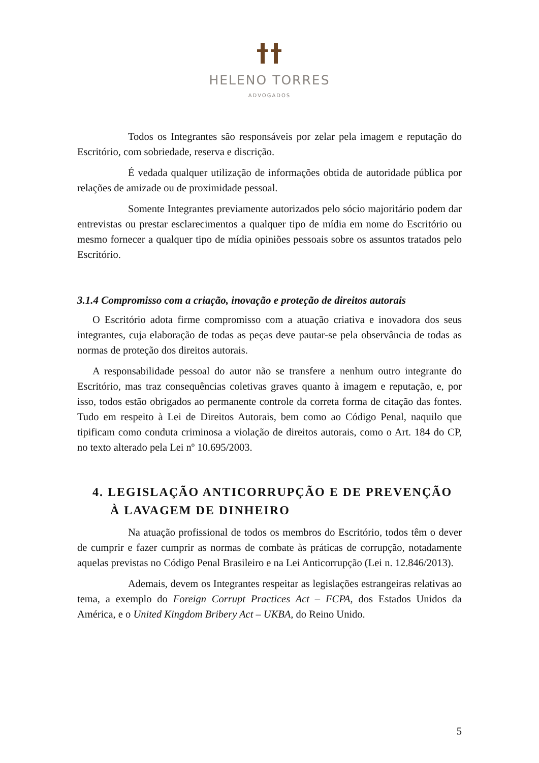HELENO TORRES
ADVOGADOS
Todos os Integrantes são responsáveis por zelar pela imagem e reputação do Escritório, com sobriedade, reserva e discrição.
É vedada qualquer utilização de informações obtida de autoridade pública por relações de amizade ou de proximidade pessoal.
Somente Integrantes previamente autorizados pelo sócio majoritário podem dar entrevistas ou prestar esclarecimentos a qualquer tipo de mídia em nome do Escritório ou mesmo fornecer a qualquer tipo de mídia opiniões pessoais sobre os assuntos tratados pelo Escritório.
3.1.4 Compromisso com a criação, inovação e proteção de direitos autorais
O Escritório adota firme compromisso com a atuação criativa e inovadora dos seus integrantes, cuja elaboração de todas as peças deve pautar-se pela observância de todas as normas de proteção dos direitos autorais.
A responsabilidade pessoal do autor não se transfere a nenhum outro integrante do Escritório, mas traz consequências coletivas graves quanto à imagem e reputação, e, por isso, todos estão obrigados ao permanente controle da correta forma de citação das fontes. Tudo em respeito à Lei de Direitos Autorais, bem como ao Código Penal, naquilo que tipificam como conduta criminosa a violação de direitos autorais, como o Art. 184 do CP, no texto alterado pela Lei nº 10.695/2003.
4. LEGISLAÇÃO ANTICORRUPÇÃO E DE PREVENÇÃO À LAVAGEM DE DINHEIRO
Na atuação profissional de todos os membros do Escritório, todos têm o dever de cumprir e fazer cumprir as normas de combate às práticas de corrupção, notadamente aquelas previstas no Código Penal Brasileiro e na Lei Anticorrupção (Lei n. 12.846/2013).
Ademais, devem os Integrantes respeitar as legislações estrangeiras relativas ao tema, a exemplo do Foreign Corrupt Practices Act – FCPA, dos Estados Unidos da América, e o United Kingdom Bribery Act – UKBA, do Reino Unido.
5